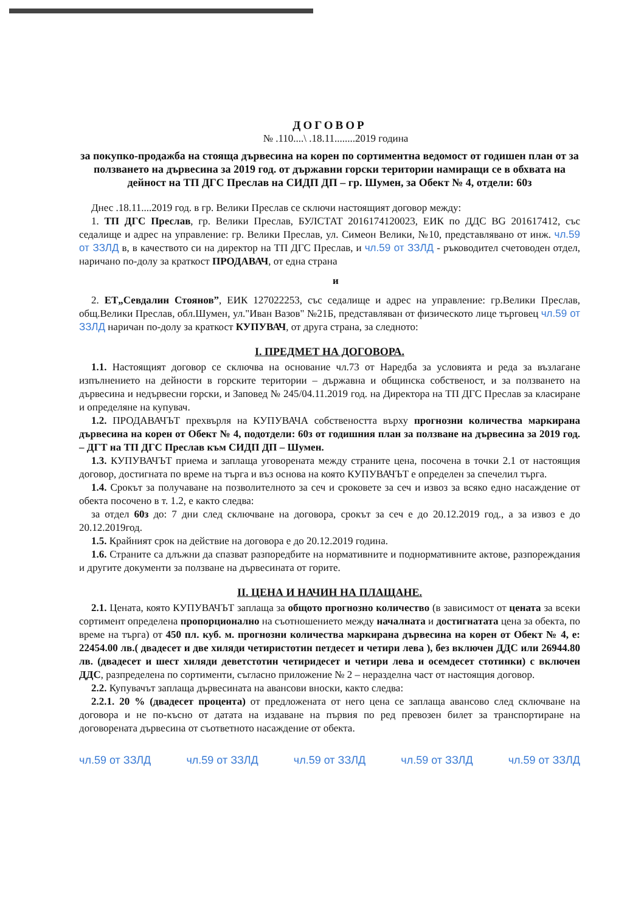ДОГОВОР
№ .110....\ .18.11........2019 година
за покупко-продажба на стояща дървесина на корен по сортиментна ведомост от годишен план от за ползването на дървесина за 2019 год. от държавни горски територии намиращи се в обхвата на дейност на ТП ДГС Преслав на СИДП ДП – гр. Шумен, за Обект № 4, отдели: 60з
Днес .18.11....2019 год. в гр. Велики Преслав се сключи настоящият договор между:
1. ТП ДГС Преслав, гр. Велики Преслав, БУЛСТАТ 2016174120023, ЕИК по ДДС BG 201617412, със седалище и адрес на управление: гр. Велики Преслав, ул. Симеон Велики, №10, представлявано от инж. чл.59 от ЗЗЛД в, в качеството си на директор на ТП ДГС Преслав, и чл.59 от ЗЗЛД - ръководител счетоводен отдел, наричано по-долу за краткост ПРОДАВАЧ, от една страна
и
2. ЕТ„Севдалин Стоянов”, ЕИК 127022253, със седалище и адрес на управление: гр.Велики Преслав, общ.Велики Преслав, обл.Шумен, ул."Иван Вазов" №21Б, представляван от физическото лице търговец чл.59 от ЗЗЛД наричан по-долу за краткост КУПУВАЧ, от друга страна, за следното:
I. ПРЕДМЕТ НА ДОГОВОРА.
1.1. Настоящият договор се сключва на основание чл.73 от Наредба за условията и реда за възлагане изпълнението на дейности в горските територии – държавна и общинска собственост, и за ползването на дървесина и недървесни горски, и Заповед № 245/04.11.2019 год. на Директора на ТП ДГС Преслав за класиране и определяне на купувач.
1.2. ПРОДАВАЧЪТ прехвърля на КУПУВАЧА собствеността върху прогнозни количества маркирана дървесина на корен от Обект № 4, подотдели: 60з от годишния план за ползване на дървесина за 2019 год. – ДГТ на ТП ДГС Преслав към СИДП ДП – Шумен.
1.3. КУПУВАЧЪТ приема и заплаща уговорената между страните цена, посочена в точки 2.1 от настоящия договор, достигната по време на търга и въз основа на която КУПУВАЧЪТ е определен за спечелил търга.
1.4. Срокът за получаване на позволителното за сеч и сроковете за сеч и извоз за всяко едно насаждение от обекта посочено в т. 1.2, е както следва:
за отдел 60з до: 7 дни след сключване на договора, срокът за сеч е до 20.12.2019 год., а за извоз е до 20.12.2019год.
1.5. Крайният срок на действие на договора е до 20.12.2019 година.
1.6. Страните са длъжни да спазват разпоредбите на нормативните и поднормативните актове, разпореждания и другите документи за ползване на дървесината от горите.
II. ЦЕНА И НАЧИН НА ПЛАЩАНЕ.
2.1. Цената, която КУПУВАЧЪТ заплаща за общото прогнозно количество (в зависимост от цената за всеки сортимент определена пропорционално на съотношението между началната и достигнатата цена за обекта, по време на търга) от 450 пл. куб. м. прогнозни количества маркирана дървесина на корен от Обект № 4, е: 22454.00 лв.( двадесет и две хиляди четиристотин петдесет и четири лева ), без включен ДДС или 26944.80 лв. (двадесет и шест хиляди деветстотин четиридесет и четири лева и осемдесет стотинки) с включен ДДС, разпределена по сортименти, съгласно приложение № 2 – неразделна част от настоящия договор.
2.2. Купувачът заплаща дървесината на авансови вноски, както следва:
2.2.1. 20 % (двадесет процента) от предложената от него цена се заплаща авансово след сключване на договора и не по-късно от датата на издаване на първия по ред превозен билет за транспортиране на договорената дървесина от съответното насаждение от обекта.
чл.59 от ЗЗЛД чл.59 от ЗЗЛД чл.59 от ЗЗЛД чл.59 от ЗЗЛД чл.59 от ЗЗЛД